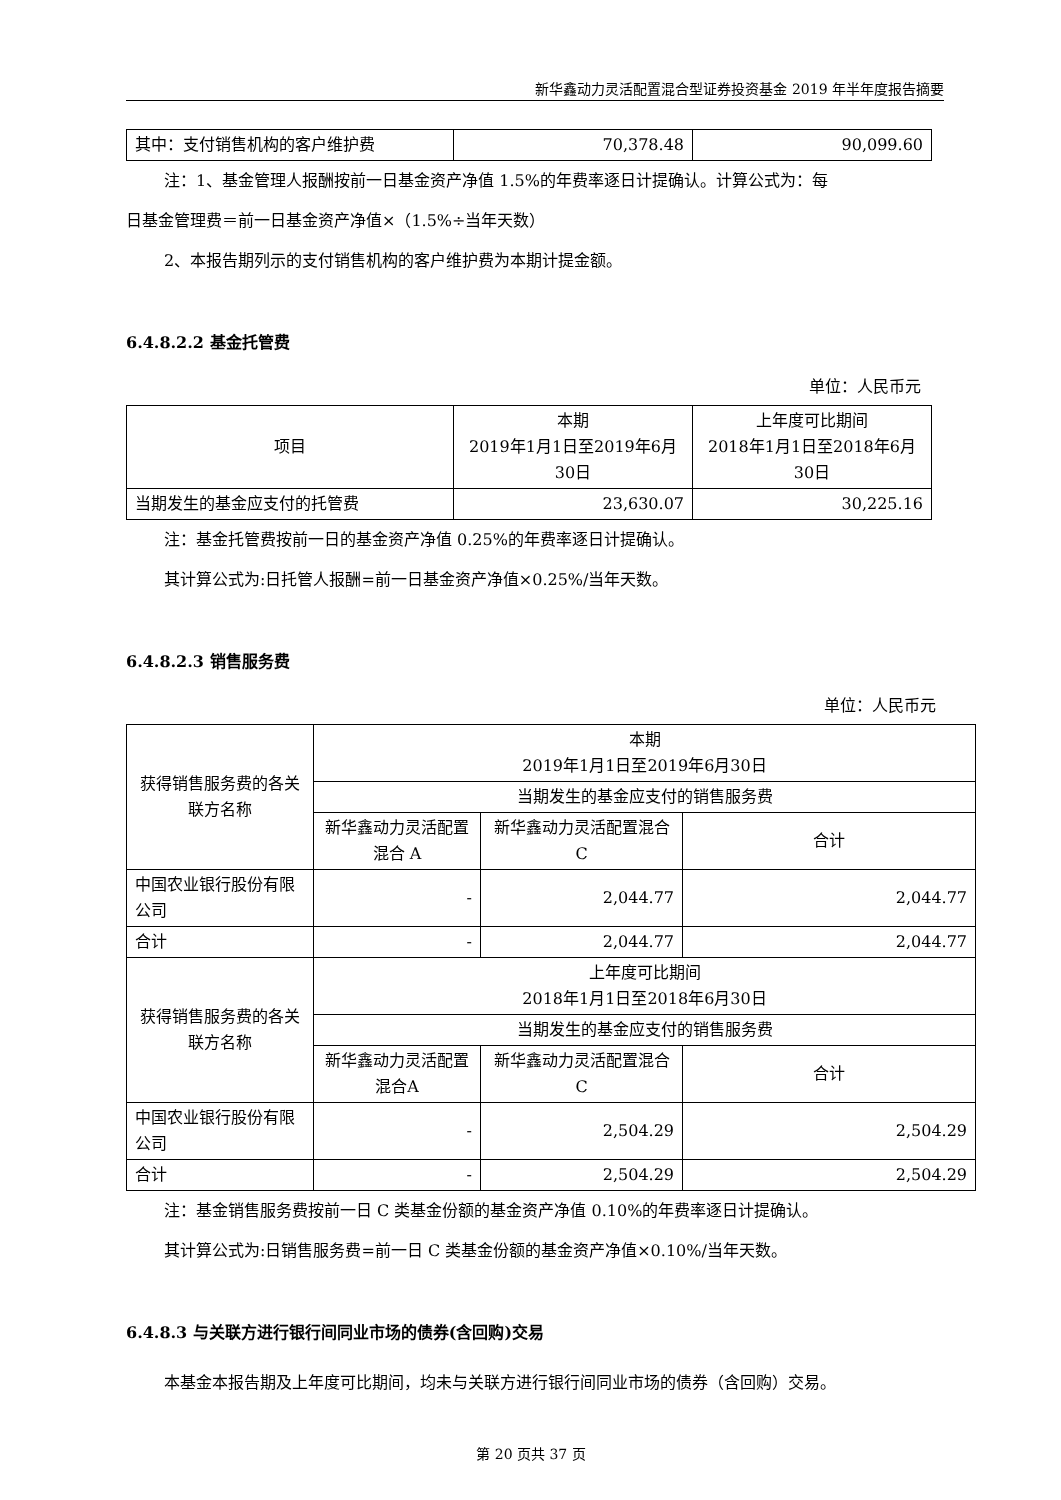新华鑫动力灵活配置混合型证券投资基金 2019 年半年度报告摘要
| 其中：支付销售机构的客户维护费 | 70,378.48 | 90,099.60 |
注：1、基金管理人报酬按前一日基金资产净值 1.5%的年费率逐日计提确认。计算公式为：每
日基金管理费＝前一日基金资产净值×（1.5%÷当年天数）
2、本报告期列示的支付销售机构的客户维护费为本期计提金额。
6.4.8.2.2 基金托管费
单位：人民币元
| 项目 | 本期 2019年1月1日至2019年6月 30日 | 上年度可比期间 2018年1月1日至2018年6月 30日 |
| --- | --- | --- |
| 当期发生的基金应支付的托管费 | 23,630.07 | 30,225.16 |
注：基金托管费按前一日的基金资产净值 0.25%的年费率逐日计提确认。
其计算公式为:日托管人报酬=前一日基金资产净值×0.25%/当年天数。
6.4.8.2.3 销售服务费
单位：人民币元
| 获得销售服务费的各关联方名称 | 本期 2019年1月1日至2019年6月30日 | | |
| --- | --- | --- | --- |
| | 当期发生的基金应支付的销售服务费 | | |
| | 新华鑫动力灵活配置混合 A | 新华鑫动力灵活配置混合 C | 合计 |
| 中国农业银行股份有限公司 | - | 2,044.77 | 2,044.77 |
| 合计 | - | 2,044.77 | 2,044.77 |
| 获得销售服务费的各关联方名称 | 上年度可比期间 2018年1月1日至2018年6月30日 | | |
| | 当期发生的基金应支付的销售服务费 | | |
| | 新华鑫动力灵活配置混合A | 新华鑫动力灵活配置混合C | 合计 |
| 中国农业银行股份有限公司 | - | 2,504.29 | 2,504.29 |
| 合计 | - | 2,504.29 | 2,504.29 |
注：基金销售服务费按前一日 C 类基金份额的基金资产净值 0.10%的年费率逐日计提确认。
其计算公式为:日销售服务费=前一日 C 类基金份额的基金资产净值×0.10%/当年天数。
6.4.8.3 与关联方进行银行间同业市场的债券(含回购)交易
本基金本报告期及上年度可比期间，均未与关联方进行银行间同业市场的债券（含回购）交易。
第 20 页共 37 页